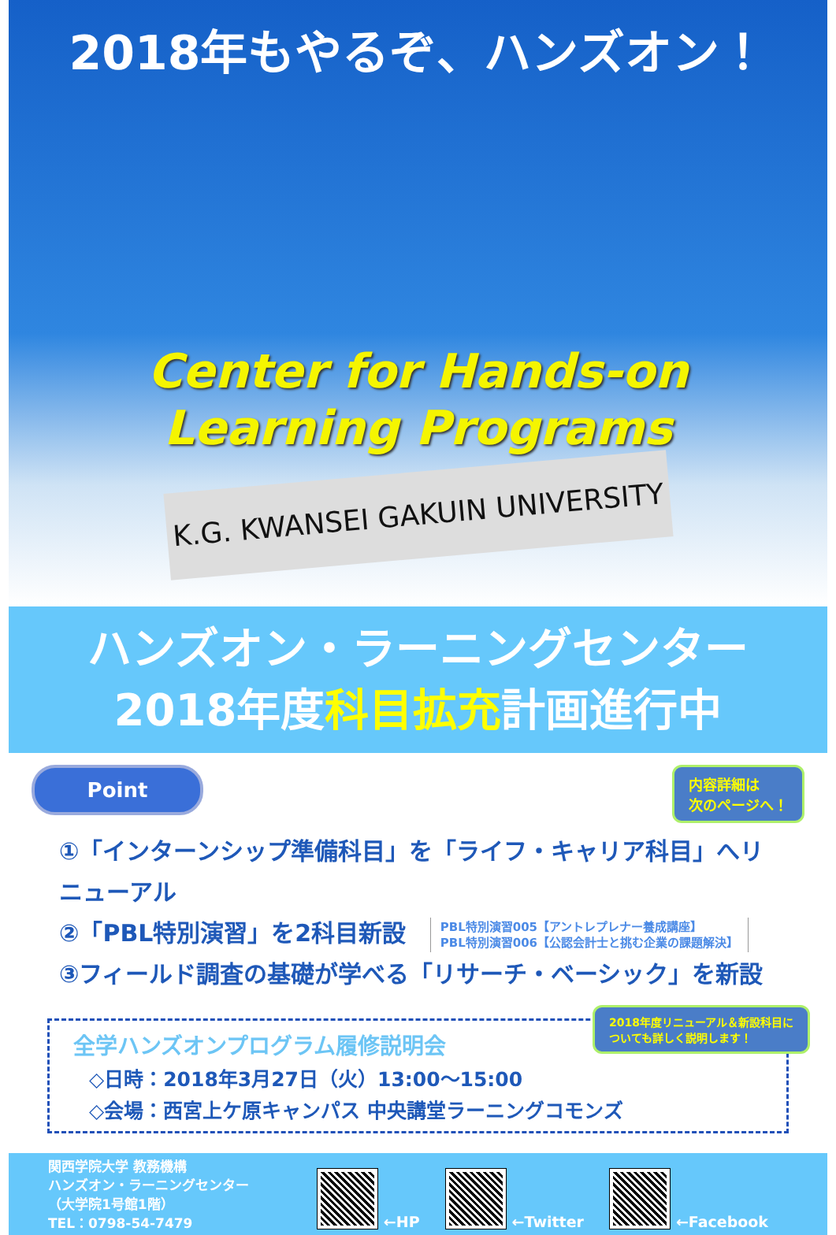2018年もやるぞ、ハンズオン！
Center for Hands-on
Learning Programs
K.G. KWANSEI GAKUIN UNIVERSITY
ハンズオン・ラーニングセンター
2018年度科目拡充計画進行中
Point
内容詳細は
次のページへ！
①「インターンシップ準備科目」を「ライフ・キャリア科目」へリニューアル
②「PBL特別演習」を2科目新設 PBL特別演習005【アントレプレナー養成講座】
PBL特別演習006【公認会計士と挑む企業の課題解決】
③フィールド調査の基礎が学べる「リサーチ・ベーシック」を新設
全学ハンズオンプログラム履修説明会
◇日時：2018年3月27日（火）13:00～15:00
◇会場：西宮上ケ原キャンパス 中央講堂ラーニングコモンズ
2018年度リニューアル＆新設科目に
ついても詳しく説明します！
関西学院大学 教務機構
ハンズオン・ラーニングセンター
（大学院1号館1階）
TEL：0798-54-7479
←HP ←Twitter ←Facebook